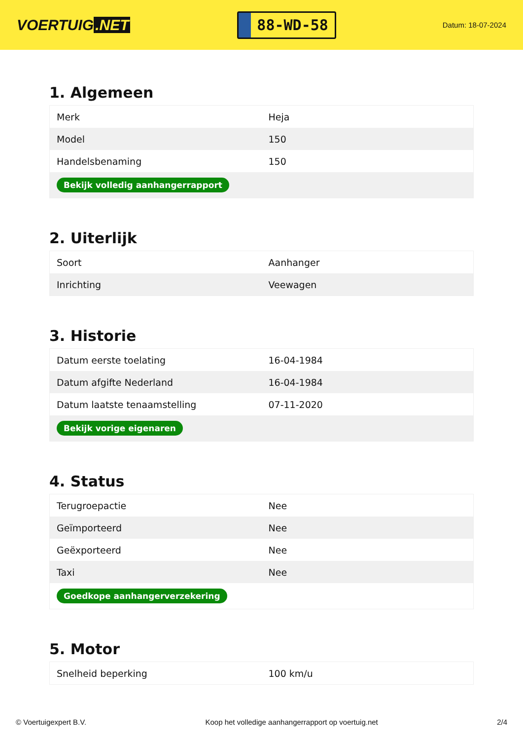VOERTUIG.NET
88-WD-58
Datum: 18-07-2024
1. Algemeen
| Merk | Heja |
| Model | 150 |
| Handelsbenaming | 150 |
| Bekijk volledig aanhangerrapport | |
2. Uiterlijk
| Soort | Aanhanger |
| Inrichting | Veewagen |
3. Historie
| Datum eerste toelating | 16-04-1984 |
| Datum afgifte Nederland | 16-04-1984 |
| Datum laatste tenaamstelling | 07-11-2020 |
| Bekijk vorige eigenaren | |
4. Status
| Terugroepactie | Nee |
| Geïmporteerd | Nee |
| Geëxporteerd | Nee |
| Taxi | Nee |
| Goedkope aanhangerverzekering | |
5. Motor
| Snelheid beperking | 100 km/u |
© Voertuigexpert B.V. Koop het volledige aanhangerrapport op voertuig.net 2/4